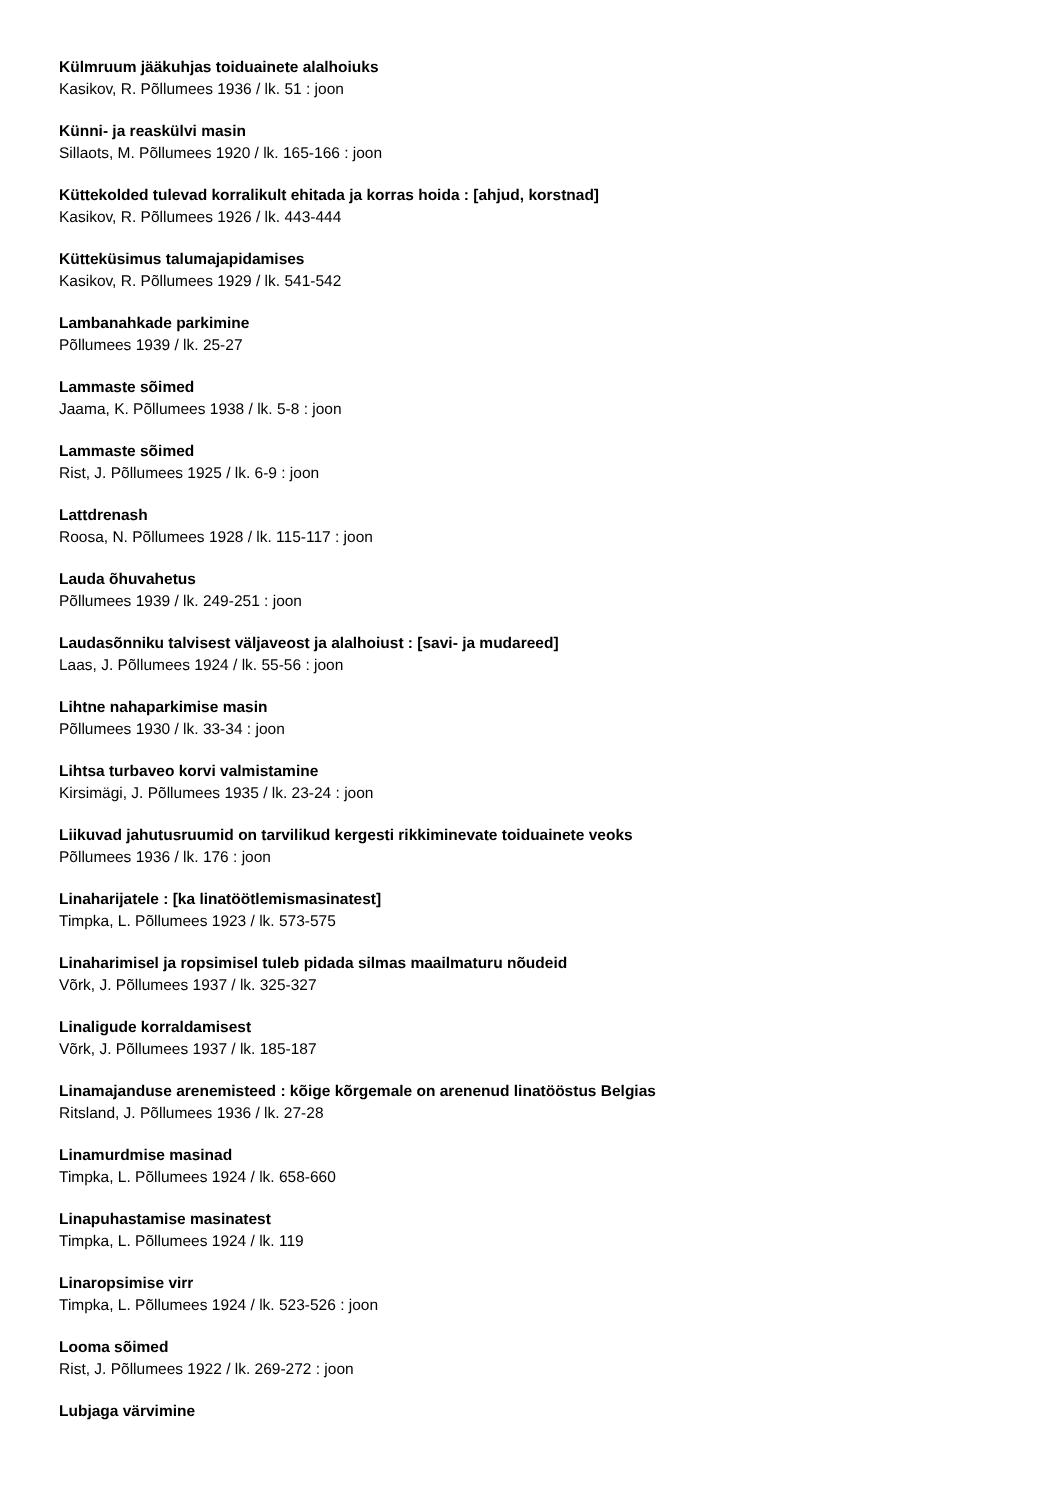Külmruum jääkuhjas toiduainete alalhoiuks
Kasikov, R. Põllumees 1936 / lk. 51 : joon
Künni- ja reaskülvi masin
Sillaots, M. Põllumees 1920 / lk. 165-166 : joon
Küttekolded tulevad korralikult ehitada ja korras hoida : [ahjud, korstnad]
Kasikov, R. Põllumees 1926 / lk. 443-444
Kütteküsimus talumajapidamises
Kasikov, R. Põllumees 1929 / lk. 541-542
Lambanahkade parkimine
Põllumees 1939 / lk. 25-27
Lammaste sõimed
Jaama, K. Põllumees 1938 / lk. 5-8 : joon
Lammaste sõimed
Rist, J. Põllumees 1925 / lk. 6-9 : joon
Lattdrenash
Roosa, N. Põllumees 1928 / lk. 115-117 : joon
Lauda õhuvahetus
Põllumees 1939 / lk. 249-251 : joon
Laudasõnniku talvisest väljaveost ja alalhoiust : [savi- ja mudareed]
Laas, J. Põllumees 1924 / lk. 55-56 : joon
Lihtne nahaparkimise masin
Põllumees 1930 / lk. 33-34 : joon
Lihtsa turbaveo korvi valmistamine
Kirsimägi, J. Põllumees 1935 / lk. 23-24 : joon
Liikuvad jahutusruumid on tarvilikud kergesti rikkiminevate toiduainete veoks
Põllumees 1936 / lk. 176 : joon
Linaharijatele : [ka linatöötlemismasinatest]
Timpka, L. Põllumees 1923 / lk. 573-575
Linaharimisel ja ropsimisel tuleb pidada silmas maailmaturu nõudeid
Võrk, J. Põllumees 1937 / lk. 325-327
Linaligude korraldamisest
Võrk, J. Põllumees 1937 / lk. 185-187
Linamajanduse arenemisteed : kõige kõrgemale on arenenud linatööstus Belgias
Ritsland, J. Põllumees 1936 / lk. 27-28
Linamurdmise masinad
Timpka, L. Põllumees 1924 / lk. 658-660
Linapuhastamise masinatest
Timpka, L. Põllumees 1924 / lk. 119
Linaropsimise virr
Timpka, L. Põllumees 1924 / lk. 523-526 : joon
Looma sõimed
Rist, J. Põllumees 1922 / lk. 269-272 : joon
Lubjaga värvimine